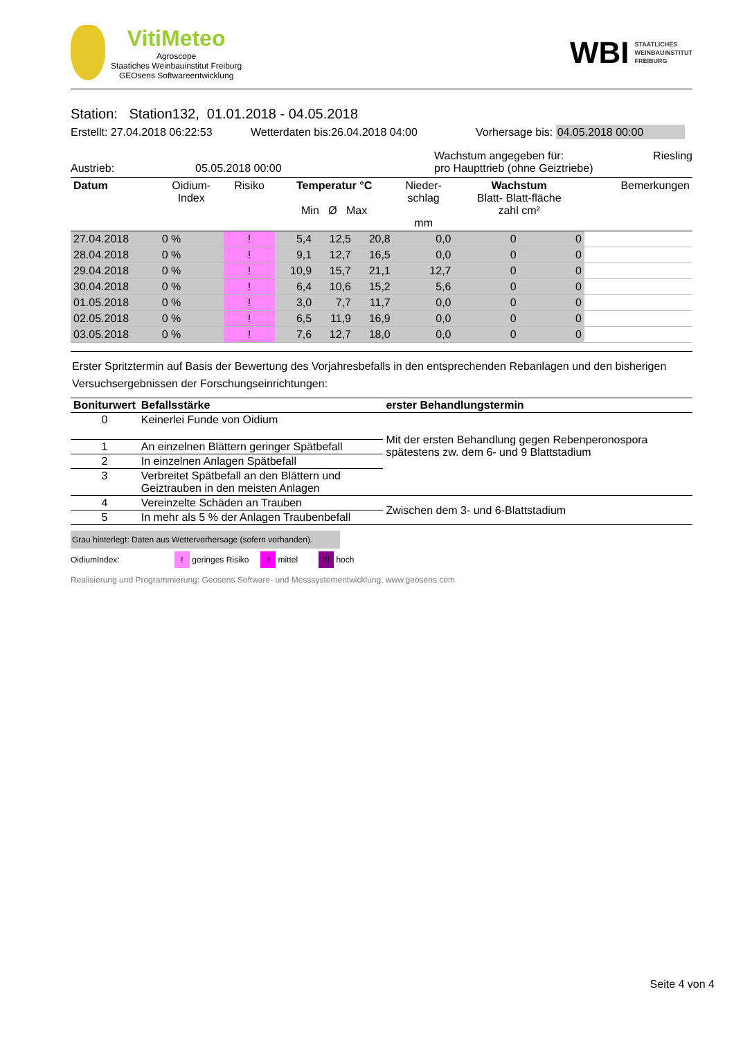VitiMeteo
Agroscope
Staatiches Weinbauinstitut Freiburg
GEOsens Softwareentwicklung
WBI STAATLICHES
WEINBAUINSTITUT
FREIBURG
Station: Station132, 01.01.2018 - 04.05.2018
Erstellt: 27.04.2018 06:22:53 Wetterdaten bis:26.04.2018 04:00 Vorhersage bis: 04.05.2018 00:00
Austrieb: 05.05.2018 00:00 Wachstum angegeben für: Riesling
pro Haupttrieb (ohne Geiztriebe)
| Datum | Oidium- Index | Risiko | Temperatur °C Min Ø Max | | | Nieder- schlag mm | Wachstum Blatt- Blatt-fläche zahl cm² | | Bemerkungen |
| --- | --- | --- | --- | --- | --- | --- | --- | --- | --- |
| 27.04.2018 | 0 % | ! | 5,4 | 12,5 | 20,8 | 0,0 | 0 | 0 | |
| 28.04.2018 | 0 % | ! | 9,1 | 12,7 | 16,5 | 0,0 | 0 | 0 | |
| 29.04.2018 | 0 % | ! | 10,9 | 15,7 | 21,1 | 12,7 | 0 | 0 | |
| 30.04.2018 | 0 % | ! | 6,4 | 10,6 | 15,2 | 5,6 | 0 | 0 | |
| 01.05.2018 | 0 % | ! | 3,0 | 7,7 | 11,7 | 0,0 | 0 | 0 | |
| 02.05.2018 | 0 % | ! | 6,5 | 11,9 | 16,9 | 0,0 | 0 | 0 | |
| 03.05.2018 | 0 % | ! | 7,6 | 12,7 | 18,0 | 0,0 | 0 | 0 | |
Erster Spritztermin auf Basis der Bewertung des Vorjahresbefalls in den entsprechenden Rebanlagen und den bisherigen Versuchsergebnissen der Forschungseinrichtungen:
| Boniturwert | Befallsstärke | erster Behandlungstermin |
| --- | --- | --- |
| 0 | Keinerlei Funde von Oidium | Mit der ersten Behandlung gegen Rebenperonospora spätestens zw. dem 6- und 9 Blattstadium |
| 1 | An einzelnen Blättern geringer Spätbefall | |
| 2 | In einzelnen Anlagen Spätbefall | |
| 3 | Verbreitet Spätbefall an den Blättern und Geiztrauben in den meisten Anlagen | |
| 4 | Vereinzelte Schäden an Trauben | Zwischen dem 3- und 6-Blattstadium |
| 5 | In mehr als 5 % der Anlagen Traubenbefall | |
Grau hinterlegt: Daten aus Wettervorhersage (sofern vorhanden).
OidiumIndex:! geringes Risiko !! mittel !!! hoch
Realisierung und Programmierung: Geosens Software- und Messsystementwicklung, www.geosens.com
Seite 4 von 4